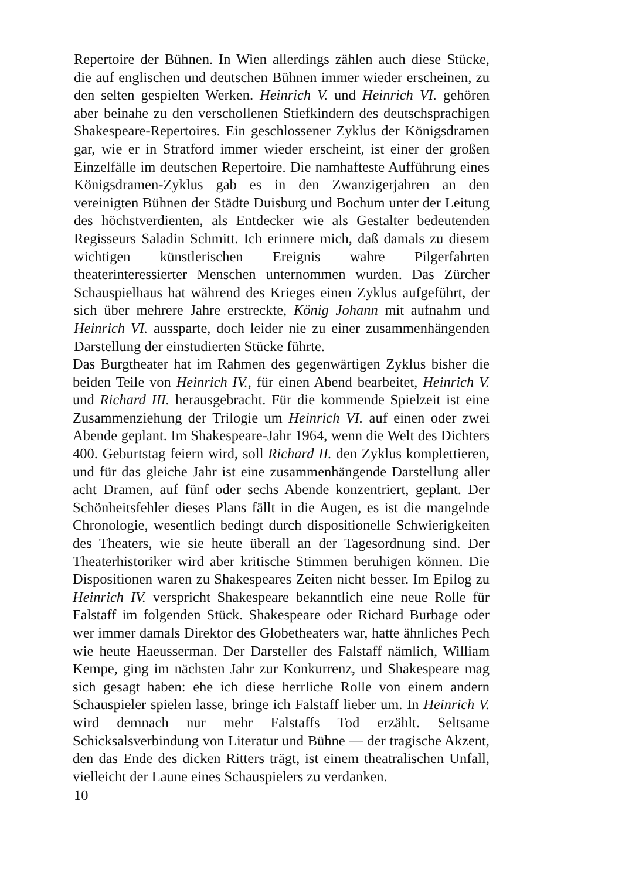Repertoire der Bühnen. In Wien allerdings zählen auch diese Stücke, die auf englischen und deutschen Bühnen immer wieder erscheinen, zu den selten gespielten Werken. Heinrich V. und Heinrich VI. gehören aber beinahe zu den verschollenen Stiefkindern des deutschsprachigen Shakespeare-Repertoires. Ein geschlossener Zyklus der Königsdramen gar, wie er in Stratford immer wieder erscheint, ist einer der großen Einzelfälle im deutschen Repertoire. Die namhafteste Aufführung eines Königsdramen-Zyklus gab es in den Zwanzigerjahren an den vereinigten Bühnen der Städte Duisburg und Bochum unter der Leitung des höchstverdienten, als Entdecker wie als Gestalter bedeutenden Regisseurs Saladin Schmitt. Ich erinnere mich, daß damals zu diesem wichtigen künstlerischen Ereignis wahre Pilgerfahrten theaterinteressierter Menschen unternommen wurden. Das Zürcher Schauspielhaus hat während des Krieges einen Zyklus aufgeführt, der sich über mehrere Jahre erstreckte, König Johann mit aufnahm und Heinrich VI. aussparte, doch leider nie zu einer zusammenhängenden Darstellung der einstudierten Stücke führte.
Das Burgtheater hat im Rahmen des gegenwärtigen Zyklus bisher die beiden Teile von Heinrich IV., für einen Abend bearbeitet, Heinrich V. und Richard III. herausgebracht. Für die kommende Spielzeit ist eine Zusammenziehung der Trilogie um Heinrich VI. auf einen oder zwei Abende geplant. Im Shakespeare-Jahr 1964, wenn die Welt des Dichters 400. Geburtstag feiern wird, soll Richard II. den Zyklus komplettieren, und für das gleiche Jahr ist eine zusammenhängende Darstellung aller acht Dramen, auf fünf oder sechs Abende konzentriert, geplant. Der Schönheitsfehler dieses Plans fällt in die Augen, es ist die mangelnde Chronologie, wesentlich bedingt durch dispositionelle Schwierigkeiten des Theaters, wie sie heute überall an der Tagesordnung sind. Der Theaterhistoriker wird aber kritische Stimmen beruhigen können. Die Dispositionen waren zu Shakespeares Zeiten nicht besser. Im Epilog zu Heinrich IV. verspricht Shakespeare bekanntlich eine neue Rolle für Falstaff im folgenden Stück. Shakespeare oder Richard Burbage oder wer immer damals Direktor des Globetheaters war, hatte ähnliches Pech wie heute Haeusserman. Der Darsteller des Falstaff nämlich, William Kempe, ging im nächsten Jahr zur Konkurrenz, und Shakespeare mag sich gesagt haben: ehe ich diese herrliche Rolle von einem andern Schauspieler spielen lasse, bringe ich Falstaff lieber um. In Heinrich V. wird demnach nur mehr Falstaffs Tod erzählt. Seltsame Schicksalsverbindung von Literatur und Bühne — der tragische Akzent, den das Ende des dicken Ritters trägt, ist einem theatralischen Unfall, vielleicht der Laune eines Schauspielers zu verdanken.
10